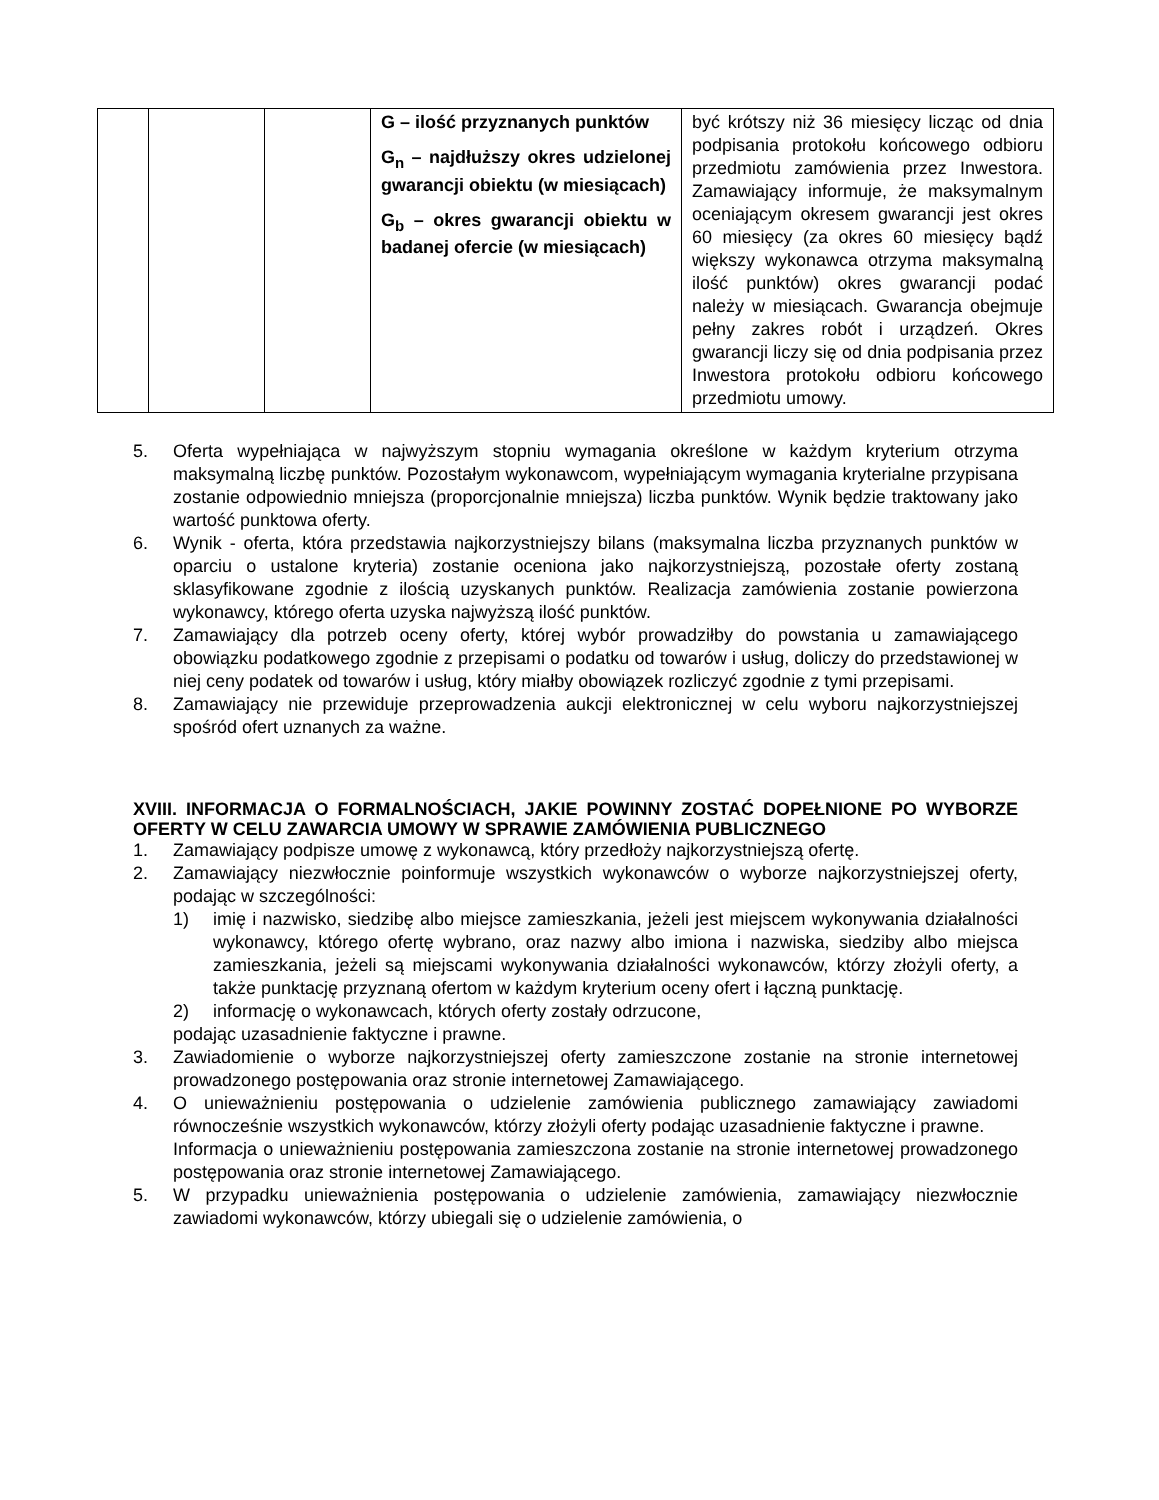| | | | G – ilość przyznanych punktów G<sub>n</sub> – najdłuższy okres udzielonej gwarancji obiektu (w miesiącach) G<sub>b</sub> – okres gwarancji obiektu w badanej ofercie (w miesiącach) | być krótszy niż 36 miesięcy licząc od dnia podpisania protokołu końcowego odbioru przedmiotu zamówienia przez Inwestora. Zamawiający informuje, że maksymalnym oceniającym okresem gwarancji jest okres 60 miesięcy (za okres 60 miesięcy bądź większy wykonawca otrzyma maksymalną ilość punktów) okres gwarancji podać należy w miesiącach. Gwarancja obejmuje pełny zakres robót i urządzeń. Okres gwarancji liczy się od dnia podpisania przez Inwestora protokołu odbioru końcowego przedmiotu umowy. |
5. Oferta wypełniająca w najwyższym stopniu wymagania określone w każdym kryterium otrzyma maksymalną liczbę punktów. Pozostałym wykonawcom, wypełniającym wymagania kryterialne przypisana zostanie odpowiednio mniejsza (proporcjonalnie mniejsza) liczba punktów. Wynik będzie traktowany jako wartość punktowa oferty.
6. Wynik - oferta, która przedstawia najkorzystniejszy bilans (maksymalna liczba przyznanych punktów w oparciu o ustalone kryteria) zostanie oceniona jako najkorzystniejszą, pozostałe oferty zostaną sklasyfikowane zgodnie z ilością uzyskanych punktów. Realizacja zamówienia zostanie powierzona wykonawcy, którego oferta uzyska najwyższą ilość punktów.
7. Zamawiający dla potrzeb oceny oferty, której wybór prowadziłby do powstania u zamawiającego obowiązku podatkowego zgodnie z przepisami o podatku od towarów i usług, doliczy do przedstawionej w niej ceny podatek od towarów i usług, który miałby obowiązek rozliczyć zgodnie z tymi przepisami.
8. Zamawiający nie przewiduje przeprowadzenia aukcji elektronicznej w celu wyboru najkorzystniejszej spośród ofert uznanych za ważne.
XVIII. INFORMACJA O FORMALNOŚCIACH, JAKIE POWINNY ZOSTAĆ DOPEŁNIONE PO WYBORZE OFERTY W CELU ZAWARCIA UMOWY W SPRAWIE ZAMÓWIENIA PUBLICZNEGO
1. Zamawiający podpisze umowę z wykonawcą, który przedłoży najkorzystniejszą ofertę.
2. Zamawiający niezwłocznie poinformuje wszystkich wykonawców o wyborze najkorzystniejszej oferty, podając w szczególności:
1) imię i nazwisko, siedzibę albo miejsce zamieszkania, jeżeli jest miejscem wykonywania działalności wykonawcy, którego ofertę wybrano, oraz nazwy albo imiona i nazwiska, siedziby albo miejsca zamieszkania, jeżeli są miejscami wykonywania działalności wykonawców, którzy złożyli oferty, a także punktację przyznaną ofertom w każdym kryterium oceny ofert i łączną punktację.
2) informację o wykonawcach, których oferty zostały odrzucone,
podając uzasadnienie faktyczne i prawne.
3. Zawiadomienie o wyborze najkorzystniejszej oferty zamieszczone zostanie na stronie internetowej prowadzonego postępowania oraz stronie internetowej Zamawiającego.
4. O unieważnieniu postępowania o udzielenie zamówienia publicznego zamawiający zawiadomi równocześnie wszystkich wykonawców, którzy złożyli oferty podając uzasadnienie faktyczne i prawne.
Informacja o unieważnieniu postępowania zamieszczona zostanie na stronie internetowej prowadzonego postępowania oraz stronie internetowej Zamawiającego.
5. W przypadku unieważnienia postępowania o udzielenie zamówienia, zamawiający niezwłocznie zawiadomi wykonawców, którzy ubiegali się o udzielenie zamówienia, o